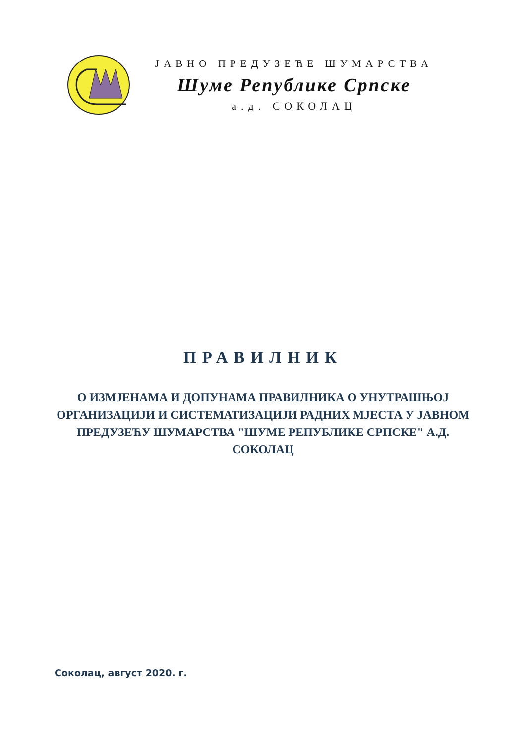ЈАВНО ПРЕДУЗЕЋЕ ШУМАРСТВА
Шуме Републике Српске
а.д. СОКОЛАЦ
ПРАВИЛНИК
О ИЗМЈЕНАМА И ДОПУНАМА ПРАВИЛНИКА О УНУТРАШЊОЈ ОРГАНИЗАЦИЈИ И СИСТЕМАТИЗАЦИЈИ РАДНИХ МЈЕСТА У ЈАВНОМ ПРЕДУЗЕЋУ ШУМАРСТВА "ШУМЕ РЕПУБЛИКЕ СРПСКЕ" А.Д. СОКОЛАЦ
Соколац, август 2020. г.